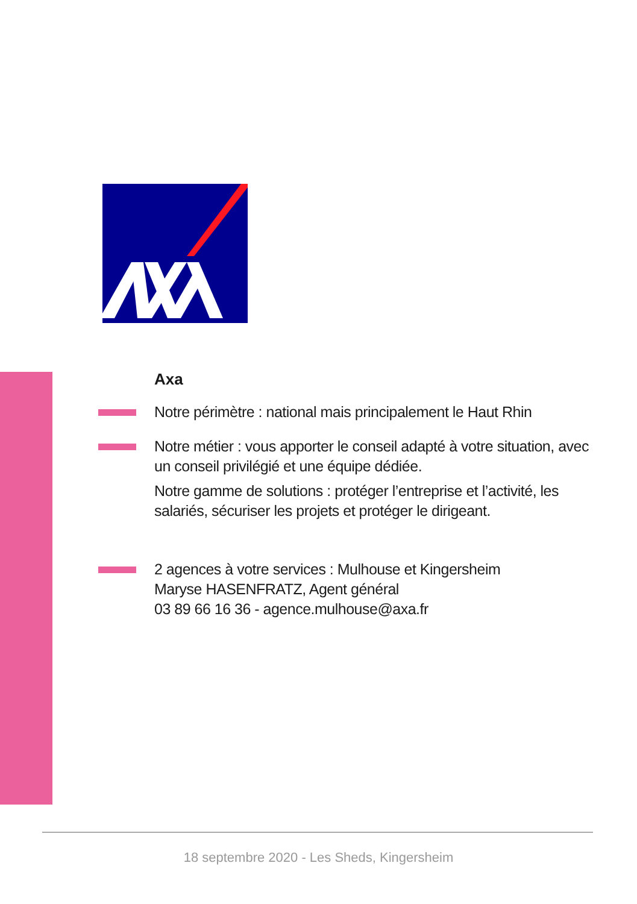Axa
Notre périmètre : national mais principalement le Haut Rhin
Notre métier : vous apporter le conseil adapté à votre situation, avec un conseil privilégié et une équipe dédiée.
Notre gamme de solutions : protéger l’entreprise et l’activité, les salariés, sécuriser les projets et protéger le dirigeant.
2 agences à votre services : Mulhouse et Kingersheim
Maryse HASENFRATZ, Agent général
03 89 66 16 36 - agence.mulhouse@axa.fr
18 septembre 2020 - Les Sheds, Kingersheim